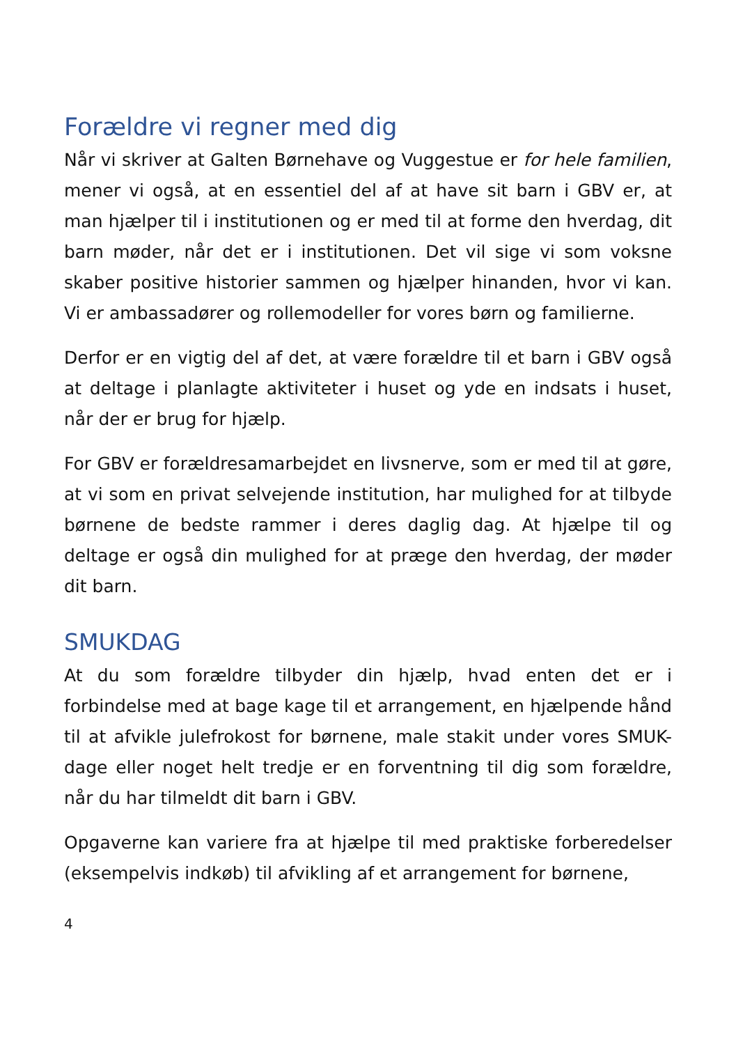Forældre vi regner med dig
Når vi skriver at Galten Børnehave og Vuggestue er for hele familien, mener vi også, at en essentiel del af at have sit barn i GBV er, at man hjælper til i institutionen og er med til at forme den hverdag, dit barn møder, når det er i institutionen. Det vil sige vi som voksne skaber positive historier sammen og hjælper hinanden, hvor vi kan. Vi er ambassadører og rollemodeller for vores børn og familierne.
Derfor er en vigtig del af det, at være forældre til et barn i GBV også at deltage i planlagte aktiviteter i huset og yde en indsats i huset, når der er brug for hjælp.
For GBV er forældresamarbejdet en livsnerve, som er med til at gøre, at vi som en privat selvejende institution, har mulighed for at tilbyde børnene de bedste rammer i deres daglig dag. At hjælpe til og deltage er også din mulighed for at præge den hverdag, der møder dit barn.
SMUKDAG
At du som forældre tilbyder din hjælp, hvad enten det er i forbindelse med at bage kage til et arrangement, en hjælpende hånd til at afvikle julefrokost for børnene, male stakit under vores SMUK-dage eller noget helt tredje er en forventning til dig som forældre, når du har tilmeldt dit barn i GBV.
Opgaverne kan variere fra at hjælpe til med praktiske forberedelser (eksempelvis indkøb) til afvikling af et arrangement for børnene,
4